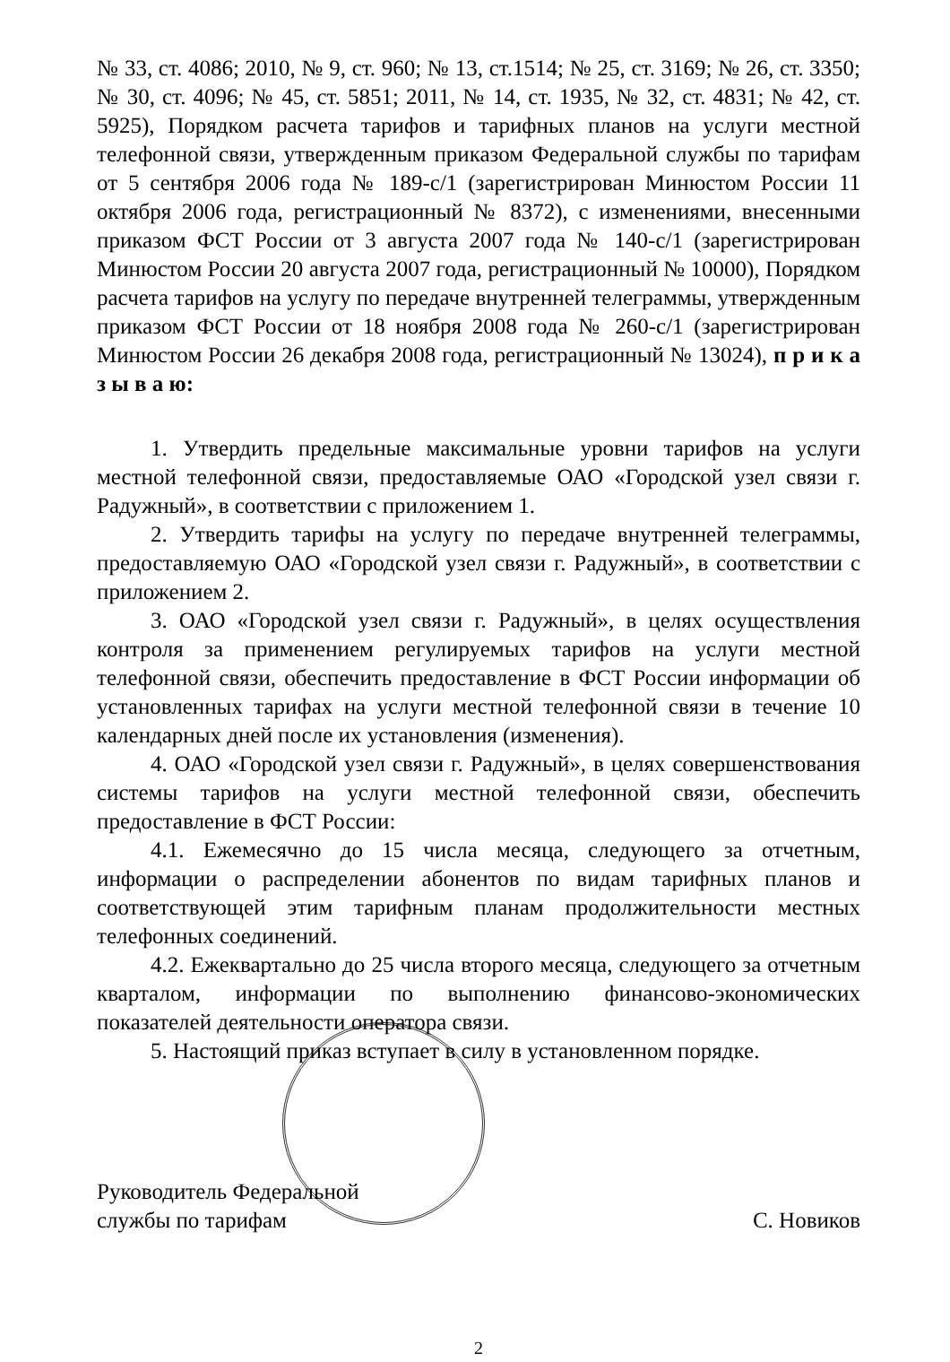№ 33, ст. 4086; 2010, № 9, ст. 960; № 13, ст.1514; № 25, ст. 3169; № 26, ст. 3350; № 30, ст. 4096; № 45, ст. 5851; 2011, № 14, ст. 1935, № 32, ст. 4831; № 42, ст. 5925), Порядком расчета тарифов и тарифных планов на услуги местной телефонной связи, утвержденным приказом Федеральной службы по тарифам от 5 сентября 2006 года № 189-с/1 (зарегистрирован Минюстом России 11 октября 2006 года, регистрационный № 8372), с изменениями, внесенными приказом ФСТ России от 3 августа 2007 года № 140-с/1 (зарегистрирован Минюстом России 20 августа 2007 года, регистрационный № 10000), Порядком расчета тарифов на услугу по передаче внутренней телеграммы, утвержденным приказом ФСТ России от 18 ноября 2008 года № 260-с/1 (зарегистрирован Минюстом России 26 декабря 2008 года, регистрационный № 13024), п р и к а з ы в а ю:
1. Утвердить предельные максимальные уровни тарифов на услуги местной телефонной связи, предоставляемые ОАО «Городской узел связи г. Радужный», в соответствии с приложением 1.
2. Утвердить тарифы на услугу по передаче внутренней телеграммы, предоставляемую ОАО «Городской узел связи г. Радужный», в соответствии с приложением 2.
3. ОАО «Городской узел связи г. Радужный», в целях осуществления контроля за применением регулируемых тарифов на услуги местной телефонной связи, обеспечить предоставление в ФСТ России информации об установленных тарифах на услуги местной телефонной связи в течение 10 календарных дней после их установления (изменения).
4. ОАО «Городской узел связи г. Радужный», в целях совершенствования системы тарифов на услуги местной телефонной связи, обеспечить предоставление в ФСТ России:
4.1. Ежемесячно до 15 числа месяца, следующего за отчетным, информации о распределении абонентов по видам тарифных планов и соответствующей этим тарифным планам продолжительности местных телефонных соединений.
4.2. Ежеквартально до 25 числа второго месяца, следующего за отчетным кварталом, информации по выполнению финансово-экономических показателей деятельности оператора связи.
5. Настоящий приказ вступает в силу в установленном порядке.
Руководитель Федеральной
службы по тарифам
С. Новиков
2